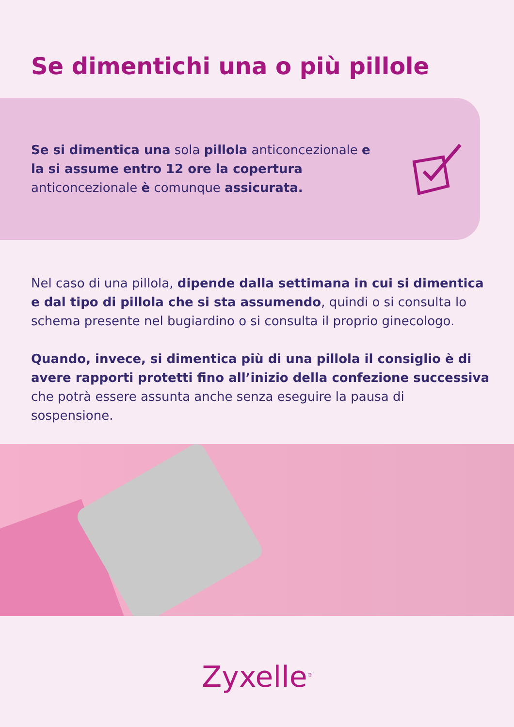Se dimentichi una o più pillole
Se si dimentica una sola pillola anticoncezionale e la si assume entro 12 ore la copertura anticoncezionale è comunque assicurata.
Nel caso di una pillola, dipende dalla settimana in cui si dimentica e dal tipo di pillola che si sta assumendo, quindi o si consulta lo schema presente nel bugiardino o si consulta il proprio ginecologo.
Quando, invece, si dimentica più di una pillola il consiglio è di avere rapporti protetti fino all’inizio della confezione successiva che potrà essere assunta anche senza eseguire la pausa di sospensione.
Zyxelle<sup>®</sup>